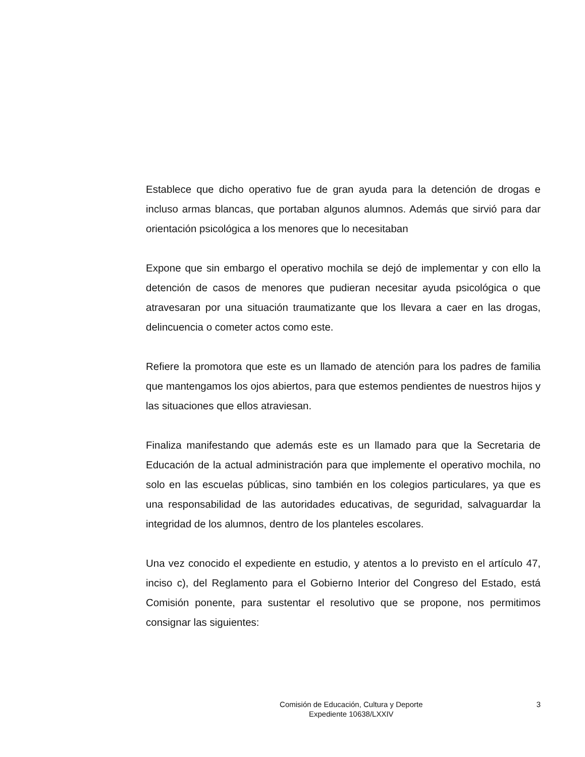Establece que dicho operativo fue de gran ayuda para la detención de drogas e incluso armas blancas, que portaban algunos alumnos. Además que sirvió para dar orientación psicológica a los menores que lo necesitaban
Expone que sin embargo el operativo mochila se dejó de implementar y con ello la detención de casos de menores que pudieran necesitar ayuda psicológica o que atravesaran por una situación traumatizante que los llevara a caer en las drogas, delincuencia o cometer actos como este.
Refiere la promotora que este es un llamado de atención para los padres de familia que mantengamos los ojos abiertos, para que estemos pendientes de nuestros hijos y las situaciones que ellos atraviesan.
Finaliza manifestando que además este es un llamado para que la Secretaria de Educación de la actual administración para que implemente el operativo mochila, no solo en las escuelas públicas, sino también en los colegios particulares, ya que es una responsabilidad de las autoridades educativas, de seguridad, salvaguardar la integridad de los alumnos, dentro de los planteles escolares.
Una vez conocido el expediente en estudio, y atentos a lo previsto en el artículo 47, inciso c), del Reglamento para el Gobierno Interior del Congreso del Estado, está Comisión ponente, para sustentar el resolutivo que se propone, nos permitimos consignar las siguientes:
Comisión de Educación, Cultura y Deporte
Expediente 10638/LXXIV
3